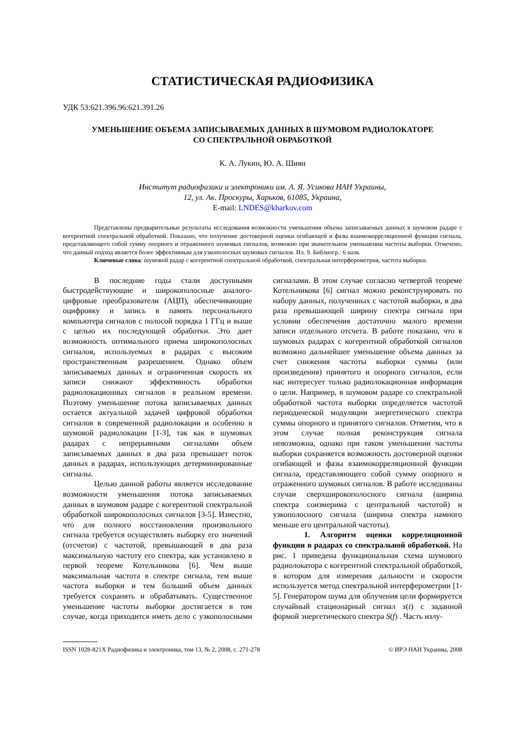СТАТИСТИЧЕСКАЯ РАДИОФИЗИКА
УДК 53:621.396.96:621.391.26
УМЕНЬШЕНИЕ ОБЪЕМА ЗАПИСЫВАЕМЫХ ДАННЫХ В ШУМОВОМ РАДИОЛОКАТОРЕ
СО СПЕКТРАЛЬНОЙ ОБРАБОТКОЙ
К. А. Лукин, Ю. А. Шиян
Институт радиофизики и электроники им. А. Я. Усикова НАН Украины,
12, ул. Ак. Проскуры, Харьков, 61085, Украина,
E-mail: LNDES@kharkov.com
Представлены предварительные результаты исследования возможности уменьшения объема записываемых данных в шумовом радаре с когерентной спектральной обработкой. Показано, что получение достоверной оценки огибающей и фазы взаимокорреляционной функции сигнала, представляющего собой сумму опорного и отраженного шумовых сигналов, возможно при значительном уменьшении частоты выборки. Отмечено, что данный подход является более эффективным для узкополосных шумовых сигналов. Ил. 9. Библиогр.: 6 назв.
Ключевые слова: шумовой радар с когерентной спектральной обработкой, спектральная интерферометрия, частота выборки.
В последние годы стали доступными быстродействующие и широкополосные аналого-цифровые преобразователи (АЦП), обеспечивающие оцифровку и запись в память персонального компьютера сигналов с полосой порядка 1 ГГц и выше с целью их последующей обработки. Это дает возможность оптимального приема широкополосных сигналов, используемых в радарах с высоким пространственным разрешением. Однако объем записываемых данных и ограниченная скорость их записи снижают эффективность обработки радиолокационных сигналов в реальном времени. Поэтому уменьшение потока записываемых данных остается актуальной задачей цифровой обработки сигналов в современной радиолокации и особенно в шумовой радиолокации [1-3], так как в шумовых радарах с непрерывными сигналами объем записываемых данных в два раза превышает поток данных в радарах, использующих детерминированные сигналы.
Целью данной работы является исследование возможности уменьшения потока записываемых данных в шумовом радаре с когерентной спектральной обработкой широкополосных сигналов [3-5]. Известно, что для полного восстановления произвольного сигнала требуется осуществлять выборку его значений (отсчетов) с частотой, превышающей в два раза максимальную частоту его спектра, как установлено в первой теореме Котельникова [6]. Чем выше максимальная частота в спектре сигнала, тем выше частота выборки и тем больший объем данных требуется сохранять и обрабатывать. Существенное уменьшение частоты выборки достигается в том случае, когда приходится иметь дело с узкополосными сигналами. В этом случае согласно четвертой теореме Котельникова [6] сигнал можно реконструировать по набору данных, полученных с частотой выборки, в два раза превышающей ширину спектра сигнала при условии обеспечения достаточно малого времени записи отдельного отсчета. В работе показано, что в шумовых радарах с когерентной обработкой сигналов возможно дальнейшее уменьшение объема данных за счет снижения частоты выборки суммы (или произведения) принятого и опорного сигналов, если нас интересует только радиолокационная информация о цели. Например, в шумовом радаре со спектральной обработкой частота выборки определяется частотой периодической модуляции энергетического спектра суммы опорного и принятого сигналов. Отметим, что в этом случае полная реконструкция сигнала невозможна, однако при таком уменьшении частоты выборки сохраняется возможность достоверной оценки огибающей и фазы взаимокорреляционной функции сигнала, представляющего собой сумму опорного и отраженного шумовых сигналов. В работе исследованы случаи сверхширокополосного сигнала (ширина спектра соизмерима с центральной частотой) и узкополосного сигнала (ширина спектра намного меньше его центральной частоты).
1. Алгоритм оценки корреляционной функции в радарах со спектральной обработкой. На рис. 1 приведена функциональная схема шумового радиолокатора с когерентной спектральной обработкой, в котором для измерения дальности и скорости используется метод спектральной интерферометрии [1-5]. Генератором шума для облучения цели формируется случайный стационарный сигнал s(t) с заданной формой энергетического спектра S(f) . Часть излу-
ISSN 1028-821X Радиофизика и электроника, том 13, № 2, 2008, с. 271-278 © ИРЭ НАН Украины, 2008